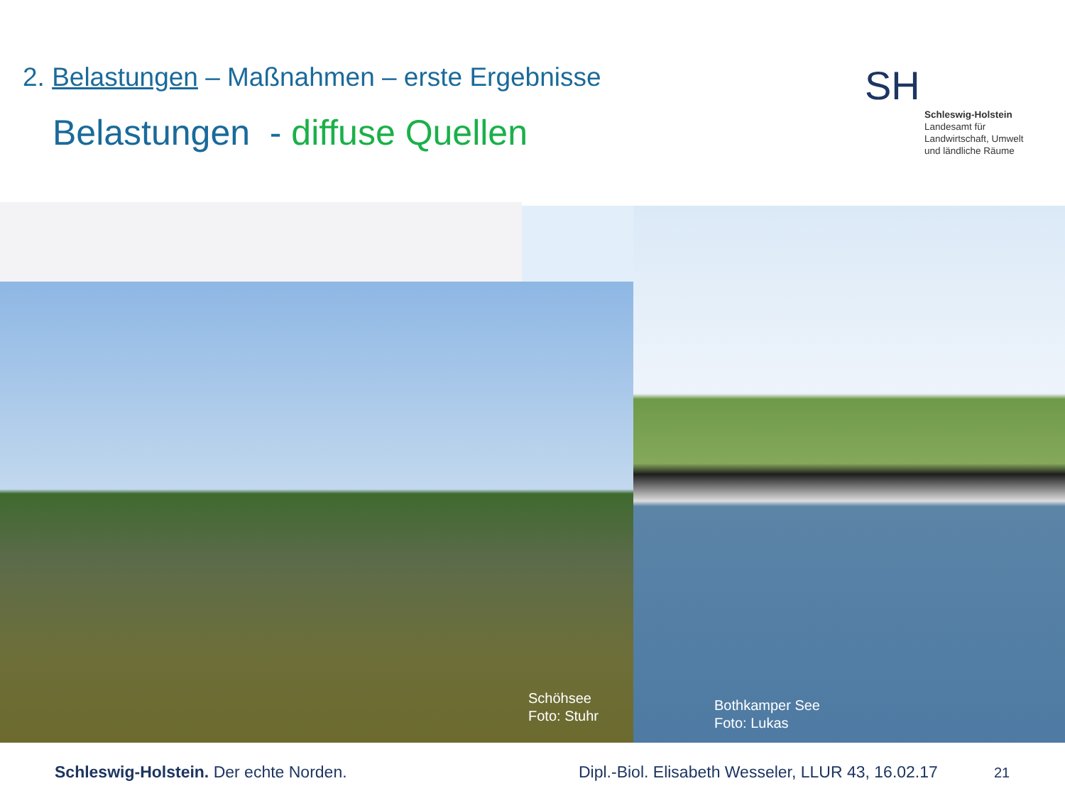2. Belastungen – Maßnahmen – erste Ergebnisse
Belastungen - diffuse Quellen
SH
Schleswig-Holstein
Landesamt für
Landwirtschaft, Umwelt
und ländliche Räume
Schöhsee
Foto: Stuhr
Bothkamper See
Foto: Lukas
Schleswig-Holstein. Der echte Norden.
Dipl.-Biol. Elisabeth Wesseler, LLUR 43, 16.02.17
21